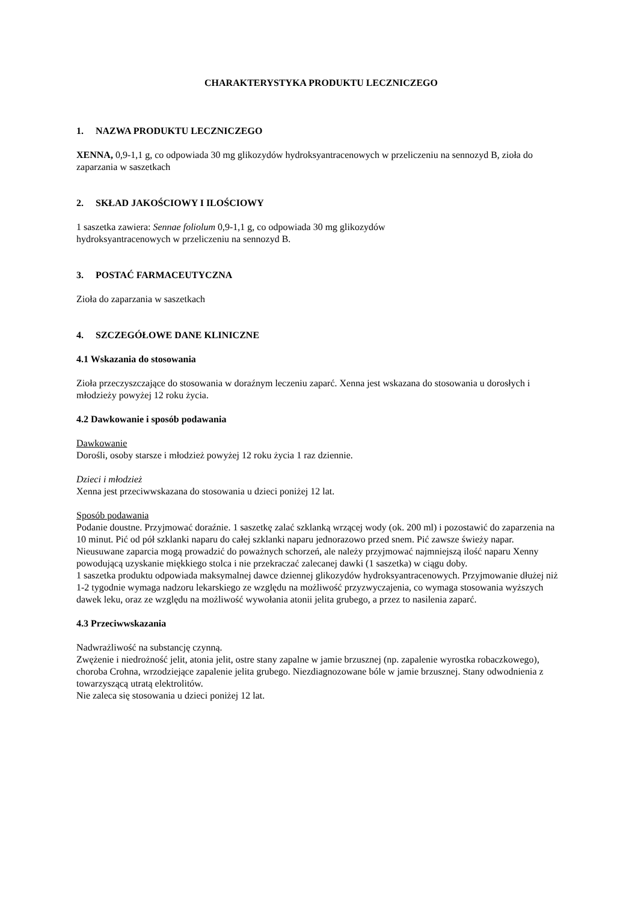CHARAKTERYSTYKA PRODUKTU LECZNICZEGO
1. NAZWA PRODUKTU LECZNICZEGO
XENNA, 0,9-1,1 g, co odpowiada 30 mg glikozydów hydroksyantracenowych w przeliczeniu na sennozyd B, zioła do zaparzania w saszetkach
2. SKŁAD JAKOŚCIOWY I ILOŚCIOWY
1 saszetka zawiera: Sennae foliolum 0,9-1,1 g, co odpowiada 30 mg glikozydów
hydroksyantracenowych w przeliczeniu na sennozyd B.
3. POSTAĆ FARMACEUTYCZNA
Zioła do zaparzania w saszetkach
4. SZCZEGÓŁOWE DANE KLINICZNE
4.1 Wskazania do stosowania
Zioła przeczyszczające do stosowania w doraźnym leczeniu zaparć. Xenna jest wskazana do stosowania u dorosłych i młodzieży powyżej 12 roku życia.
4.2 Dawkowanie i sposób podawania
Dawkowanie
Dorośli, osoby starsze i młodzież powyżej 12 roku życia 1 raz dziennie.
Dzieci i młodzież
Xenna jest przeciwwskazana do stosowania u dzieci poniżej 12 lat.
Sposób podawania
Podanie doustne. Przyjmować doraźnie. 1 saszetkę zalać szklanką wrzącej wody (ok. 200 ml) i pozostawić do zaparzenia na 10 minut. Pić od pół szklanki naparu do całej szklanki naparu jednorazowo przed snem. Pić zawsze świeży napar.
Nieusuwane zaparcia mogą prowadzić do poważnych schorzeń, ale należy przyjmować najmniejszą ilość naparu Xenny powodującą uzyskanie miękkiego stolca i nie przekraczać zalecanej dawki (1 saszetka) w ciągu doby.
1 saszetka produktu odpowiada maksymalnej dawce dziennej glikozydów hydroksyantracenowych. Przyjmowanie dłużej niż 1-2 tygodnie wymaga nadzoru lekarskiego ze względu na możliwość przyzwyczajenia, co wymaga stosowania wyższych dawek leku, oraz ze względu na możliwość wywołania atonii jelita grubego, a przez to nasilenia zaparć.
4.3 Przeciwwskazania
Nadwrażliwość na substancję czynną.
Zwężenie i niedrożność jelit, atonia jelit, ostre stany zapalne w jamie brzusznej (np. zapalenie wyrostka robaczkowego), choroba Crohna, wrzodziejące zapalenie jelita grubego. Niezdiagnozowane bóle w jamie brzusznej. Stany odwodnienia z towarzyszącą utratą elektrolitów.
Nie zaleca się stosowania u dzieci poniżej 12 lat.